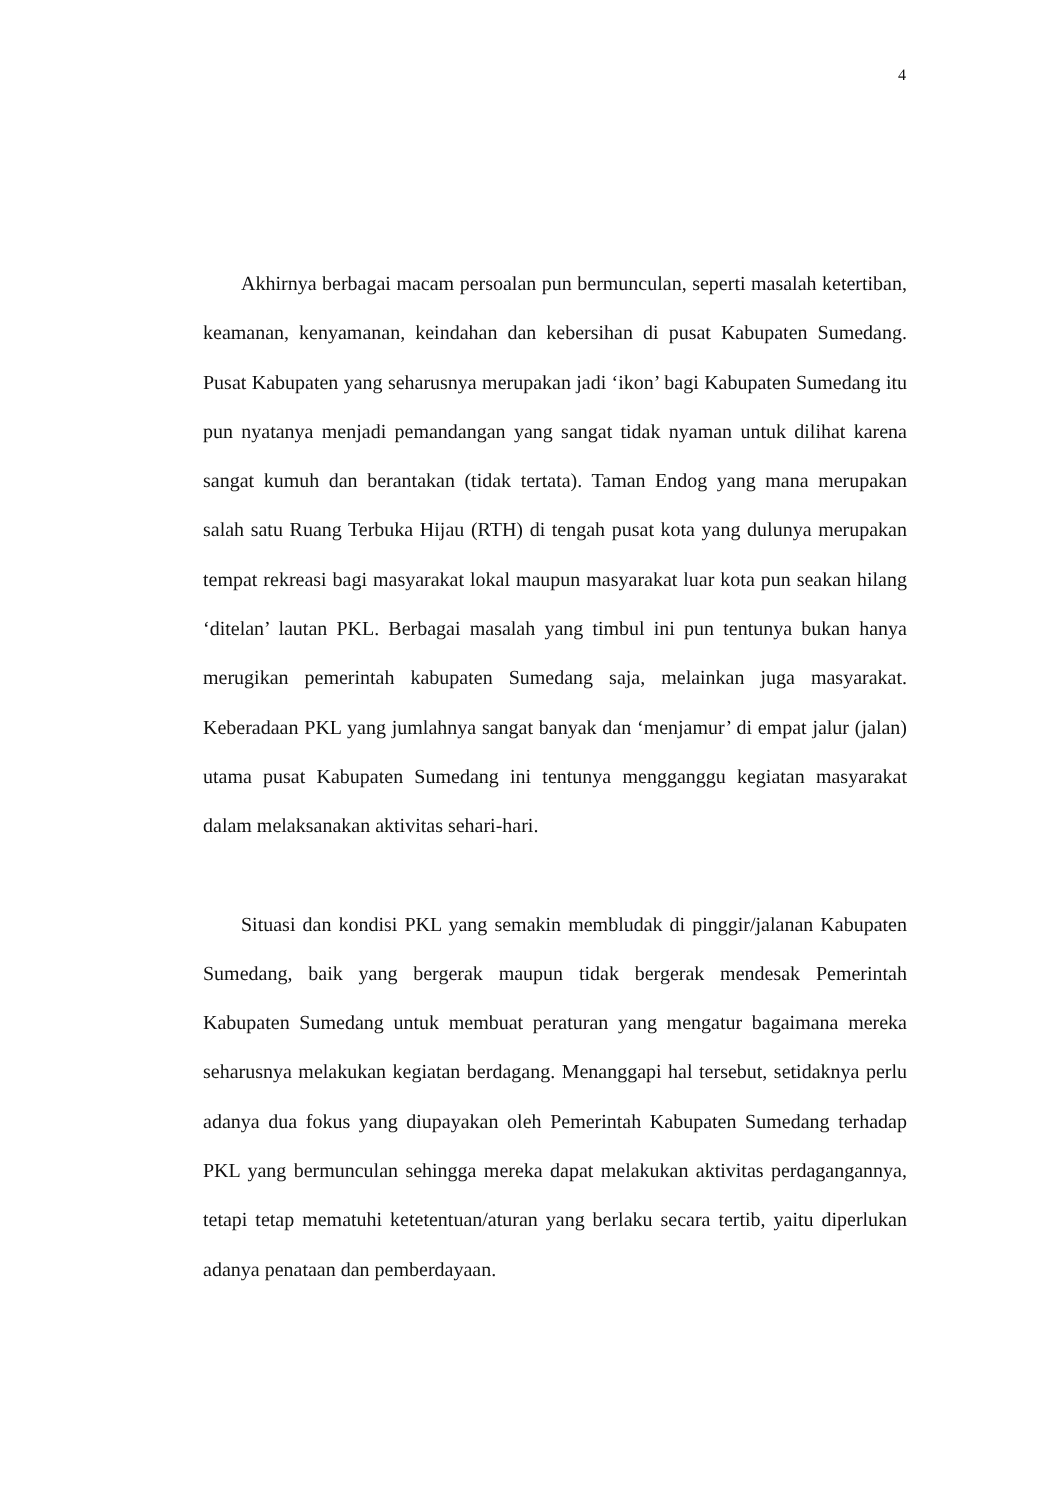4
Akhirnya berbagai macam persoalan pun bermunculan, seperti masalah ketertiban, keamanan, kenyamanan, keindahan dan kebersihan di pusat Kabupaten Sumedang. Pusat Kabupaten yang seharusnya merupakan jadi ‘ikon’ bagi Kabupaten Sumedang itu pun nyatanya menjadi pemandangan yang sangat tidak nyaman untuk dilihat karena sangat kumuh dan berantakan (tidak tertata). Taman Endog yang mana merupakan salah satu Ruang Terbuka Hijau (RTH) di tengah pusat kota yang dulunya merupakan tempat rekreasi bagi masyarakat lokal maupun masyarakat luar kota pun seakan hilang ‘ditelan’ lautan PKL. Berbagai masalah yang timbul ini pun tentunya bukan hanya merugikan pemerintah kabupaten Sumedang saja, melainkan juga masyarakat. Keberadaan PKL yang jumlahnya sangat banyak dan ‘menjamur’ di empat jalur (jalan) utama pusat Kabupaten Sumedang ini tentunya mengganggu kegiatan masyarakat dalam melaksanakan aktivitas sehari-hari.
Situasi dan kondisi PKL yang semakin membludak di pinggir/jalanan Kabupaten Sumedang, baik yang bergerak maupun tidak bergerak mendesak Pemerintah Kabupaten Sumedang untuk membuat peraturan yang mengatur bagaimana mereka seharusnya melakukan kegiatan berdagang. Menanggapi hal tersebut, setidaknya perlu adanya dua fokus yang diupayakan oleh Pemerintah Kabupaten Sumedang terhadap PKL yang bermunculan sehingga mereka dapat melakukan aktivitas perdagangannya, tetapi tetap mematuhi ketetentuan/aturan yang berlaku secara tertib, yaitu diperlukan adanya penataan dan pemberdayaan.